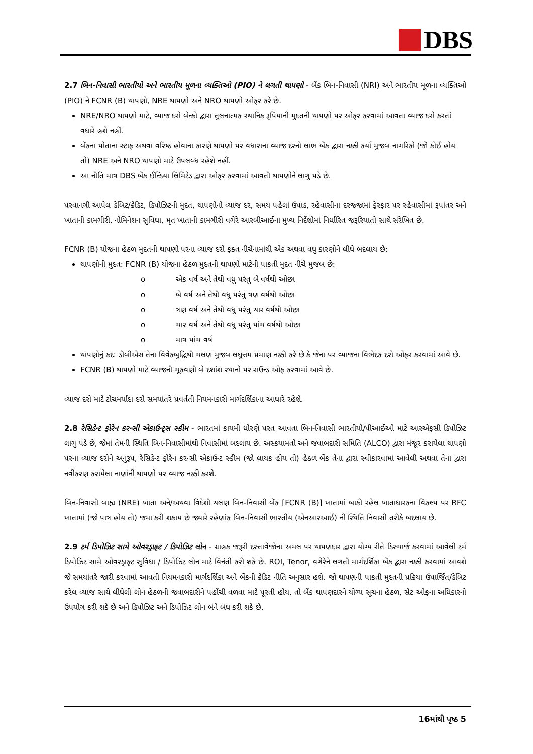DBS
2.7 બિન-નિવાસી ભારતીયો અને ભારતીય મૂળના વ્યક્તિઓ (PIO) ને લગતી થાપણો - બેંક બિન-નિવાસી (NRI) અને ભારતીય મૂળના વ્યક્તિઓ (PIO) ને FCNR (B) થાપણો, NRE થાપણો અને NRO થાપણો ઓફર કરે છે.
NRE/NRO થાપણો માટે, વ્યાજ દરો બેન્કો દ્વારા તુલનાત્મક સ્થાનિક રૂપિયાની મુદતની થાપણો પર ઓફર કરવામાં આવતા વ્યાજ દરો કરતાં વધારે હશે નહીં.
બેંકના પોતાના સ્ટાફ અથવા વરિષ્ઠ હોવાના કારણે થાપણો પર વધારાના વ્યાજ દરનો લાભ બેંક દ્વારા નક્કી કર્યા મુજબ નાગરિકો (જો કોઈ હોય તો) NRE અને NRO થાપણો માટે ઉપલબ્ધ રહેશે નહીં.
આ નીતિ માત્ર DBS બેંક ઈન્ડિયા લિમિટેડ દ્વારા ઓફર કરવામાં આવતી થાપણોને લાગુ પડે છે.
પરવાનગી આપેલ ડેબિટ/ક્રેડિટ, ડિપોઝિટની મુદત, થાપણોનો વ્યાજ દર, સમય પહેલાં ઉપાડ, રહેવાસીના દરજ્જામાં ફેરફાર પર રહેવાસીમાં રૂપાંતર અને ખાતાની કામગીરી, નોમિનેશન સુવિધા, મૃત ખાતાની કામગીરી વગેરે આરબીઆઈના મુખ્ય નિર્દેશોમાં નિર્ધારિત જરૂરિયાતો સાથે સંરેખિત છે.
FCNR (B) યોજના હેઠળ મુદતની થાપણો પરના વ્યાજ દરો ફક્ત નીચેનામાંથી એક અથવા વધુ કારણોને લીધે બદલાય છે:
થાપણોની મુદત: FCNR (B) યોજના હેઠળ મુદતની થાપણો માટેની પાકતી મુદત નીચે મુજબ છે:
o એક વર્ષ અને તેથી વધુ પરંતુ બે વર્ષથી ઓછા
o બે વર્ષ અને તેથી વધુ પરંતુ ત્રણ વર્ષથી ઓછા
o ત્રણ વર્ષ અને તેથી વધુ પરંતુ ચાર વર્ષથી ઓછા
o ચાર વર્ષ અને તેથી વધુ પરંતુ પાંચ વર્ષથી ઓછા
o માત્ર પાંચ વર્ષ
થાપણોનું કદ: ડીબીએસ તેના વિવેકબુદ્ધિથી ચલણ મુજબ લઘુત્તમ પ્રમાણ નક્કી કરે છે કે જેના પર વ્યાજના વિભેદક દરો ઓફર કરવામાં આવે છે.
FCNR (B) થાપણો માટે વ્યાજની ચૂકવણી બે દશાંશ સ્થાનો પર રાઉન્ડ ઓફ કરવામાં આવે છે.
વ્યાજ દરો માટે ટોચમર્યાદા દરો સમયાંતરે પ્રવર્તતી નિયમનકારી માર્ગદર્શિકાના આધારે રહેશે.
2.8 રેસિડેન્ટ ફોરેન કરન્સી એકાઉન્ટ્સ સ્કીમ - ભારતમાં કાયમી ધોરણે પરત આવતા બિન-નિવાસી ભારતીયો/પીઆઈઓ માટે આરએફસી ડિપોઝિટ લાગુ પડે છે, જેમાં તેમની સ્થિતિ બિન-નિવાસીમાંથી નિવાસીમાં બદલાય છે. અસ્કયામતો અને જવાબદારી સમિતિ (ALCO) દ્વારા મંજૂર કરાયેલા થાપણો પરના વ્યાજ દરોને અનુરૂપ, રેસિડેન્ટ ફોરેન કરન્સી એકાઉન્ટ સ્કીમ (જો લાયક હોય તો) હેઠળ બેંક તેના દ્વારા સ્વીકારવામાં આવેલી અથવા તેના દ્વારા નવીકરણ કરાયેલા નાણાંની થાપણો પર વ્યાજ નક્કી કરશે.
બિન-નિવાસી બાહ્ય (NRE) ખાતા અને/અથવા વિદેશી ચલણ બિન-નિવાસી બેંક [FCNR (B)] ખાતામાં બાકી રહેલ ખાતાધારકના વિકલ્પ પર RFC ખાતામાં (જો પાત્ર હોય તો) જમા કરી શકાય છે જ્યારે રહેણાંક બિન-નિવાસી ભારતીય (એનઆરઆઈ) ની સ્થિતિ નિવાસી તરીકે બદલાય છે.
2.9 ટર્મ ડિપોઝિટ સામે ઓવરડ્રાફ્ટ / ડિપોઝિટ લોન - ગ્રાહક જરૂરી દસ્તાવેજોના અમલ પર થાપણદાર દ્વારા યોગ્ય રીતે ડિસ્ચાર્જ કરવામાં આવેલી ટર્મ ડિપોઝિટ સામે ઓવરડ્રાફ્ટ સુવિધા / ડિપોઝિટ લોન માટે વિનંતી કરી શકે છે. ROI, Tenor, વગેરેને લગતી માર્ગદર્શિકા બેંક દ્વારા નક્કી કરવામાં આવશે જે સમયાંતરે જારી કરવામાં આવતી નિયમનકારી માર્ગદર્શિકા અને બેંકની ક્રેડિટ નીતિ અનુસાર હશે. જો થાપણની પાકતી મુદતની પ્રક્રિયા ઉપાર્જિત/ડેબિટ કરેલ વ્યાજ સાથે લીધેલી લોન હેઠળની જવાબદારીને પહોંચી વળવા માટે પૂરતી હોય, તો બેંક થાપણદારને યોગ્ય સૂચના હેઠળ, સેટ ઓફના અધિકારનો ઉપયોગ કરી શકે છે અને ડિપોઝિટ અને ડિપોઝિટ લોન બંને બંધ કરી શકે છે.
16માંથી પૃષ્ઠ 5